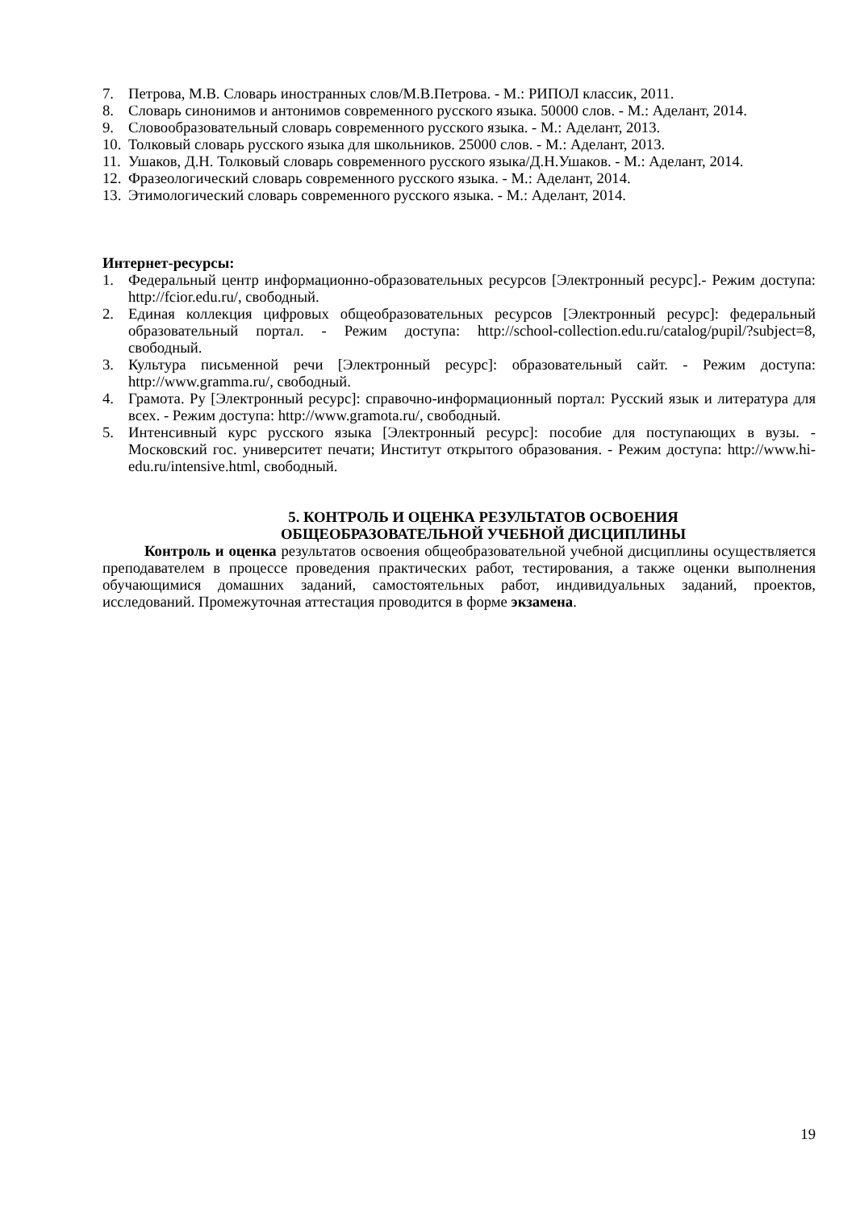7. Петрова, М.В. Словарь иностранных слов/М.В.Петрова. - М.: РИПОЛ классик, 2011.
8. Словарь синонимов и антонимов современного русского языка. 50000 слов. - М.: Аделант, 2014.
9. Словообразовательный словарь современного русского языка. - М.: Аделант, 2013.
10. Толковый словарь русского языка для школьников. 25000 слов. - М.: Аделант, 2013.
11. Ушаков, Д.Н. Толковый словарь современного русского языка/Д.Н.Ушаков. - М.: Аделант, 2014.
12. Фразеологический словарь современного русского языка. - М.: Аделант, 2014.
13. Этимологический словарь современного русского языка. - М.: Аделант, 2014.
Интернет-ресурсы:
1. Федеральный центр информационно-образовательных ресурсов [Электронный ресурс].- Режим доступа: http://fcior.edu.ru/, свободный.
2. Единая коллекция цифровых общеобразовательных ресурсов [Электронный ресурс]: федеральный образовательный портал. - Режим доступа: http://school-collection.edu.ru/catalog/pupil/?subject=8, свободный.
3. Культура письменной речи [Электронный ресурс]: образовательный сайт. - Режим доступа: http://www.gramma.ru/, свободный.
4. Грамота. Ру [Электронный ресурс]: справочно-информационный портал: Русский язык и литература для всех. - Режим доступа: http://www.gramota.ru/, свободный.
5. Интенсивный курс русского языка [Электронный ресурс]: пособие для поступающих в вузы. - Московский гос. университет печати; Институт открытого образования. - Режим доступа: http://www.hi-edu.ru/intensive.html, свободный.
5. КОНТРОЛЬ И ОЦЕНКА РЕЗУЛЬТАТОВ ОСВОЕНИЯ
ОБЩЕОБРАЗОВАТЕЛЬНОЙ УЧЕБНОЙ ДИСЦИПЛИНЫ
Контроль и оценка результатов освоения общеобразовательной учебной дисциплины осуществляется преподавателем в процессе проведения практических работ, тестирования, а также оценки выполнения обучающимися домашних заданий, самостоятельных работ, индивидуальных заданий, проектов, исследований. Промежуточная аттестация проводится в форме экзамена.
19